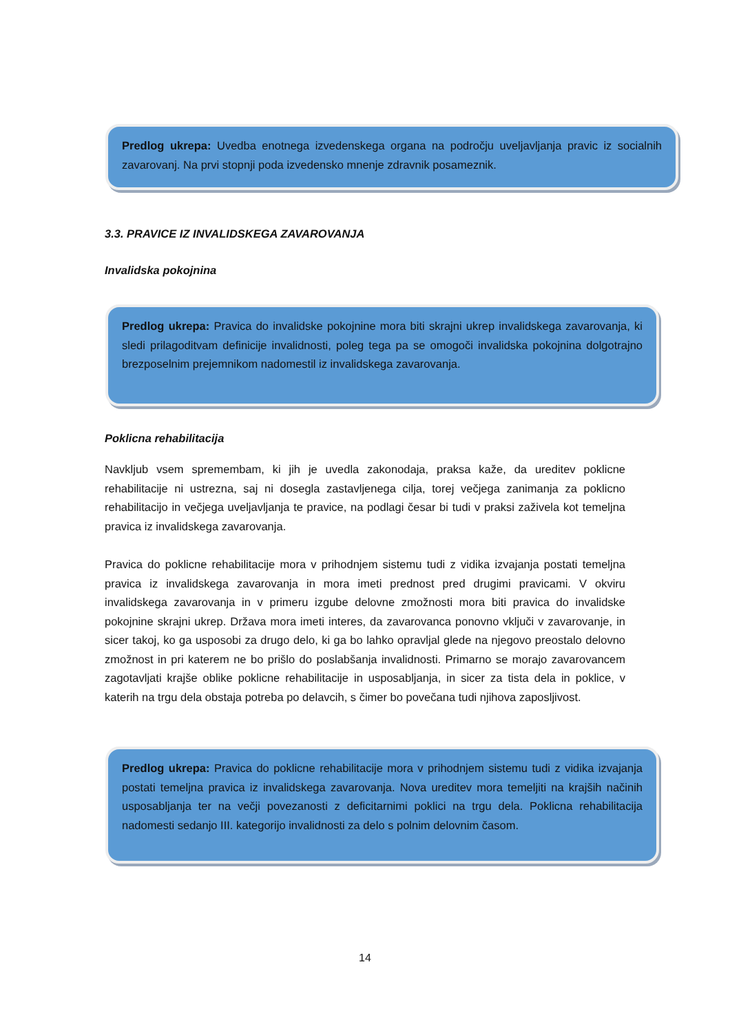Predlog ukrepa: Uvedba enotnega izvedenskega organa na področju uveljavljanja pravic iz socialnih zavarovanj. Na prvi stopnji poda izvedensko mnenje zdravnik posameznik.
3.3. PRAVICE IZ INVALIDSKEGA ZAVAROVANJA
Invalidska pokojnina
Predlog ukrepa: Pravica do invalidske pokojnine mora biti skrajni ukrep invalidskega zavarovanja, ki sledi prilagoditvam definicije invalidnosti, poleg tega pa se omogoči invalidska pokojnina dolgotrajno brezposelnim prejemnikom nadomestil iz invalidskega zavarovanja.
Poklicna rehabilitacija
Navkljub vsem spremembam, ki jih je uvedla zakonodaja, praksa kaže, da ureditev poklicne rehabilitacije ni ustrezna, saj ni dosegla zastavljenega cilja, torej večjega zanimanja za poklicno rehabilitacijo in večjega uveljavljanja te pravice, na podlagi česar bi tudi v praksi zaživela kot temeljna pravica iz invalidskega zavarovanja.
Pravica do poklicne rehabilitacije mora v prihodnjem sistemu tudi z vidika izvajanja postati temeljna pravica iz invalidskega zavarovanja in mora imeti prednost pred drugimi pravicami. V okviru invalidskega zavarovanja in v primeru izgube delovne zmožnosti mora biti pravica do invalidske pokojnine skrajni ukrep. Država mora imeti interes, da zavarovanca ponovno vključi v zavarovanje, in sicer takoj, ko ga usposobi za drugo delo, ki ga bo lahko opravljal glede na njegovo preostalo delovno zmožnost in pri katerem ne bo prišlo do poslabšanja invalidnosti. Primarno se morajo zavarovancem zagotavljati krajše oblike poklicne rehabilitacije in usposabljanja, in sicer za tista dela in poklice, v katerih na trgu dela obstaja potreba po delavcih, s čimer bo povečana tudi njihova zaposljivost.
Predlog ukrepa: Pravica do poklicne rehabilitacije mora v prihodnjem sistemu tudi z vidika izvajanja postati temeljna pravica iz invalidskega zavarovanja. Nova ureditev mora temeljiti na krajših načinih usposabljanja ter na večji povezanosti z deficitarnimi poklici na trgu dela. Poklicna rehabilitacija nadomesti sedanjo III. kategorijo invalidnosti za delo s polnim delovnim časom.
14